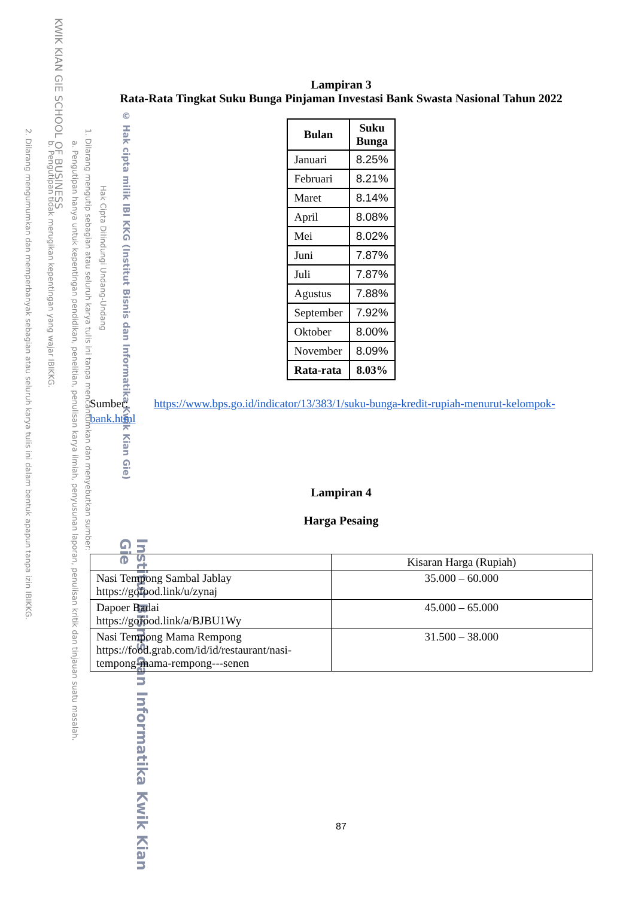KWIK KIAN GIE SCHOOL OF BUSINESS
© Hak cipta milik IBI KKG (Institut Bisnis dan Informatika Kwik Kian Gie)
Hak Cipta Dilindungi Undang-Undang
1. Dilarang mengutip sebagian atau seluruh karya tulis ini tanpa mencantumkan dan menyebutkan sumber:
a. Pengutipan hanya untuk kepentingan pendidikan, penelitian, penulisan karya ilmiah, penyusunan laporan, penulisan kritik dan tinjauan suatu masalah.
b. Pengutipan tidak merugikan kepentingan yang wajar IBIKKG.
2. Dilarang mengumumkan dan memperbanyak sebagian atau seluruh karya tulis ini dalam bentuk apapun tanpa izin IBIKKG.
Institut Bisnis dan Informatika Kwik Kian Gie
Lampiran 3
Rata-Rata Tingkat Suku Bunga Pinjaman Investasi Bank Swasta Nasional Tahun 2022
| Bulan | Suku Bunga |
| --- | --- |
| Januari | 8.25% |
| Februari | 8.21% |
| Maret | 8.14% |
| April | 8.08% |
| Mei | 8.02% |
| Juni | 7.87% |
| Juli | 7.87% |
| Agustus | 7.88% |
| September | 7.92% |
| Oktober | 8.00% |
| November | 8.09% |
| Rata-rata | 8.03% |
Sumber: https://www.bps.go.id/indicator/13/383/1/suku-bunga-kredit-rupiah-menurut-kelompok-bank.html
Lampiran 4
Harga Pesaing
| | Kisaran Harga (Rupiah) |
| --- | --- |
| Nasi Tempong Sambal Jablay https://gofood.link/u/zynaj | 35.000 – 60.000 |
| Dapoer Badai https://gofood.link/a/BJBU1Wy | 45.000 – 65.000 |
| Nasi Tempong Mama Rempong https://food.grab.com/id/id/restaurant/nasi-tempong-mama-rempong---senen | 31.500 – 38.000 |
87